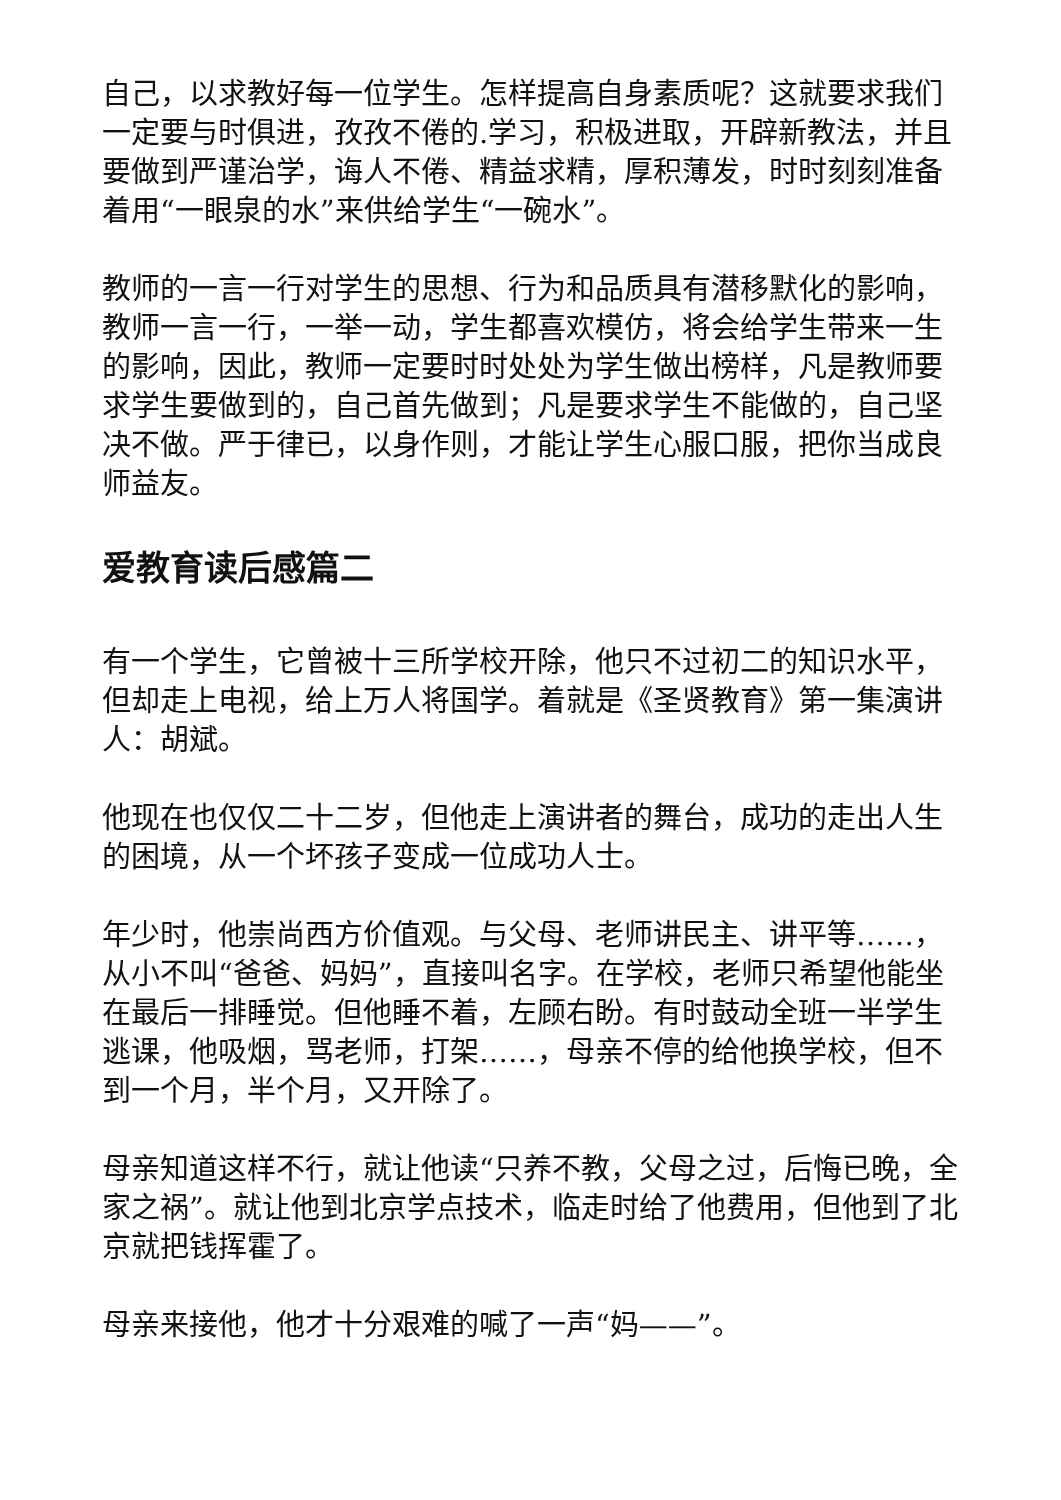自己，以求教好每一位学生。怎样提高自身素质呢？这就要求我们一定要与时俱进，孜孜不倦的.学习，积极进取，开辟新教法，并且要做到严谨治学，诲人不倦、精益求精，厚积薄发，时时刻刻准备着用“一眼泉的水”来供给学生“一碗水”。
教师的一言一行对学生的思想、行为和品质具有潜移默化的影响，教师一言一行，一举一动，学生都喜欢模仿，将会给学生带来一生的影响，因此，教师一定要时时处处为学生做出榜样，凡是教师要求学生要做到的，自己首先做到；凡是要求学生不能做的，自己坚决不做。严于律已，以身作则，才能让学生心服口服，把你当成良师益友。
爱教育读后感篇二
有一个学生，它曾被十三所学校开除，他只不过初二的知识水平，但却走上电视，给上万人将国学。着就是《圣贤教育》第一集演讲人：胡斌。
他现在也仅仅二十二岁，但他走上演讲者的舞台，成功的走出人生的困境，从一个坏孩子变成一位成功人士。
年少时，他崇尚西方价值观。与父母、老师讲民主、讲平等……，从小不叫“爸爸、妈妈”，直接叫名字。在学校，老师只希望他能坐在最后一排睡觉。但他睡不着，左顾右盼。有时鼓动全班一半学生逃课，他吸烟，骂老师，打架……，母亲不停的给他换学校，但不到一个月，半个月，又开除了。
母亲知道这样不行，就让他读“只养不教，父母之过，后悔已晚，全家之祸”。就让他到北京学点技术，临走时给了他费用，但他到了北京就把钱挥霍了。
母亲来接他，他才十分艰难的喊了一声“妈——”。